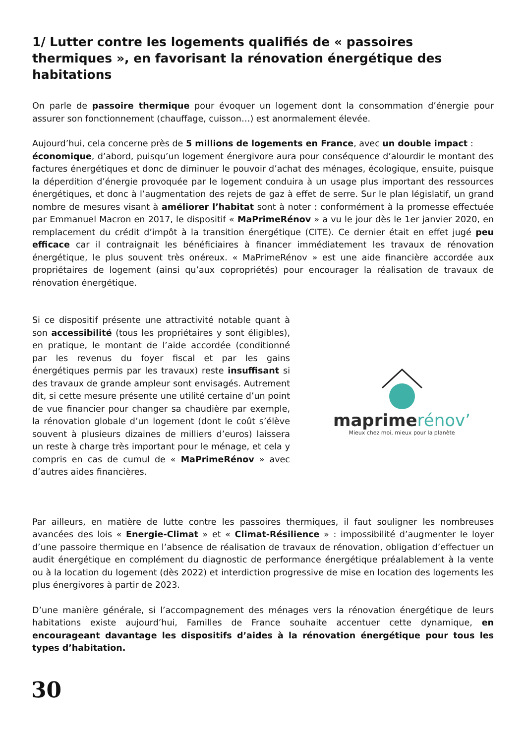1/ Lutter contre les logements qualifiés de « passoires thermiques », en favorisant la rénovation énergétique des habitations
On parle de passoire thermique pour évoquer un logement dont la consommation d’énergie pour assurer son fonctionnement (chauffage, cuisson…) est anormalement élevée.
Aujourd’hui, cela concerne près de 5 millions de logements en France, avec un double impact :
économique, d’abord, puisqu’un logement énergivore aura pour conséquence d’alourdir le montant des factures énergétiques et donc de diminuer le pouvoir d’achat des ménages, écologique, ensuite, puisque la déperdition d’énergie provoquée par le logement conduira à un usage plus important des ressources énergétiques, et donc à l’augmentation des rejets de gaz à effet de serre. Sur le plan législatif, un grand nombre de mesures visant à améliorer l’habitat sont à noter : conformément à la promesse effectuée par Emmanuel Macron en 2017, le dispositif « MaPrimeRénov » a vu le jour dès le 1er janvier 2020, en remplacement du crédit d’impôt à la transition énergétique (CITE). Ce dernier était en effet jugé peu efficace car il contraignait les bénéficiaires à financer immédiatement les travaux de rénovation énergétique, le plus souvent très onéreux. « MaPrimeRénov » est une aide financière accordée aux propriétaires de logement (ainsi qu’aux copropriétés) pour encourager la réalisation de travaux de rénovation énergétique.
Si ce dispositif présente une attractivité notable quant à son accessibilité (tous les propriétaires y sont éligibles), en pratique, le montant de l’aide accordée (conditionné par les revenus du foyer fiscal et par les gains énergétiques permis par les travaux) reste insuffisant si des travaux de grande ampleur sont envisagés. Autrement dit, si cette mesure présente une utilité certaine d’un point de vue financier pour changer sa chaudière par exemple, la rénovation globale d’un logement (dont le coût s’élève souvent à plusieurs dizaines de milliers d’euros) laissera un reste à charge très important pour le ménage, et cela y compris en cas de cumul de « MaPrimeRénov » avec d’autres aides financières.
maprimerénov’
Mieux chez moi, mieux pour la planète
Par ailleurs, en matière de lutte contre les passoires thermiques, il faut souligner les nombreuses avancées des lois « Energie-Climat » et « Climat-Résilience » : impossibilité d’augmenter le loyer d’une passoire thermique en l’absence de réalisation de travaux de rénovation, obligation d’effectuer un audit énergétique en complément du diagnostic de performance énergétique préalablement à la vente ou à la location du logement (dès 2022) et interdiction progressive de mise en location des logements les plus énergivores à partir de 2023.
D’une manière générale, si l’accompagnement des ménages vers la rénovation énergétique de leurs habitations existe aujourd’hui, Familles de France souhaite accentuer cette dynamique, en encourageant davantage les dispositifs d’aides à la rénovation énergétique pour tous les types d’habitation.
30